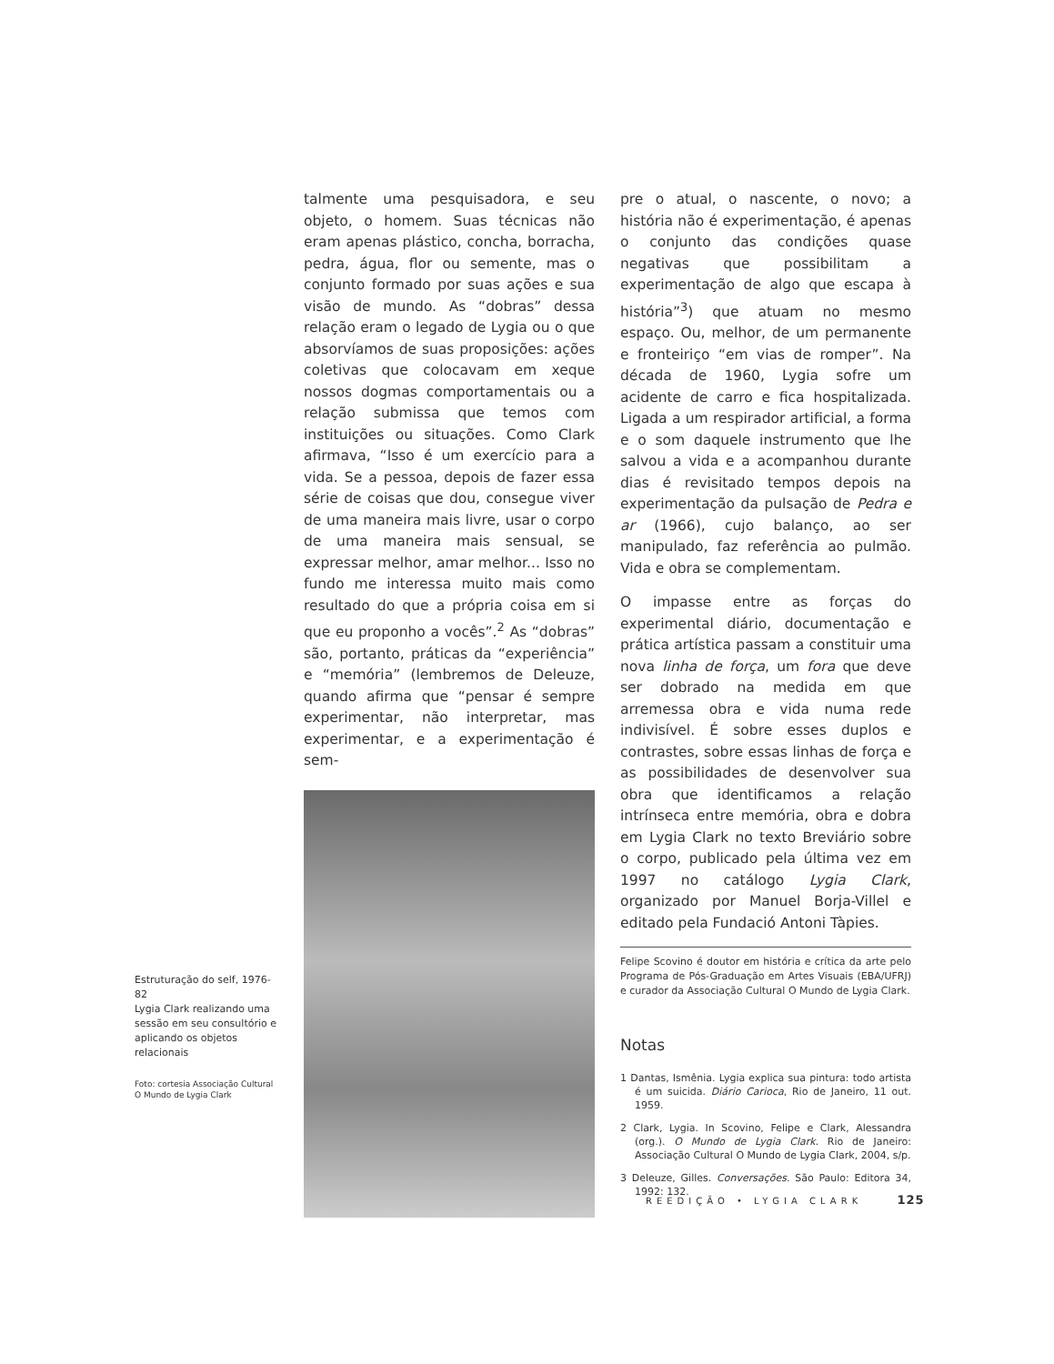Estruturação do self, 1976-82
Lygia Clark realizando uma sessão em seu consultório e aplicando os objetos relacionais
Foto: cortesia Associação Cultural O Mundo de Lygia Clark
talmente uma pesquisadora, e seu objeto, o homem. Suas técnicas não eram apenas plástico, concha, borracha, pedra, água, flor ou semente, mas o conjunto formado por suas ações e sua visão de mundo. As “dobras” dessa relação eram o legado de Lygia ou o que absorvíamos de suas proposições: ações coletivas que colocavam em xeque nossos dogmas comportamentais ou a relação submissa que temos com instituições ou situações. Como Clark afirmava, “Isso é um exercício para a vida. Se a pessoa, depois de fazer essa série de coisas que dou, consegue viver de uma maneira mais livre, usar o corpo de uma maneira mais sensual, se expressar melhor, amar melhor... Isso no fundo me interessa muito mais como resultado do que a própria coisa em si que eu proponho a vocês”.<sup>2</sup> As “dobras” são, portanto, práticas da “experiência” e “memória” (lembremos de Deleuze, quando afirma que “pensar é sempre experimentar, não interpretar, mas experimentar, e a experimentação é sem-
pre o atual, o nascente, o novo; a história não é experimentação, é apenas o conjunto das condições quase negativas que possibilitam a experimentação de algo que escapa à história”<sup>3</sup>) que atuam no mesmo espaço. Ou, melhor, de um permanente e fronteiriço “em vias de romper”. Na década de 1960, Lygia sofre um acidente de carro e fica hospitalizada. Ligada a um respirador artificial, a forma e o som daquele instrumento que lhe salvou a vida e a acompanhou durante dias é revisitado tempos depois na experimentação da pulsação de Pedra e ar (1966), cujo balanço, ao ser manipulado, faz referência ao pulmão. Vida e obra se complementam.
O impasse entre as forças do experimental diário, documentação e prática artística passam a constituir uma nova linha de força, um fora que deve ser dobrado na medida em que arremessa obra e vida numa rede indivisível. É sobre esses duplos e contrastes, sobre essas linhas de força e as possibilidades de desenvolver sua obra que identificamos a relação intrínseca entre memória, obra e dobra em Lygia Clark no texto Breviário sobre o corpo, publicado pela última vez em 1997 no catálogo Lygia Clark, organizado por Manuel Borja-Villel e editado pela Fundació Antoni Tàpies.
Felipe Scovino é doutor em história e crítica da arte pelo Programa de Pós-Graduação em Artes Visuais (EBA/UFRJ) e curador da Associação Cultural O Mundo de Lygia Clark.
Notas
1 Dantas, Ismênia. Lygia explica sua pintura: todo artista é um suicida. Diário Carioca, Rio de Janeiro, 11 out. 1959.
2 Clark, Lygia. In Scovino, Felipe e Clark, Alessandra (org.). O Mundo de Lygia Clark. Rio de Janeiro: Associação Cultural O Mundo de Lygia Clark, 2004, s/p.
3 Deleuze, Gilles. Conversações. São Paulo: Editora 34, 1992: 132.
REEDIÇÃO • LYGIA CLARK 125